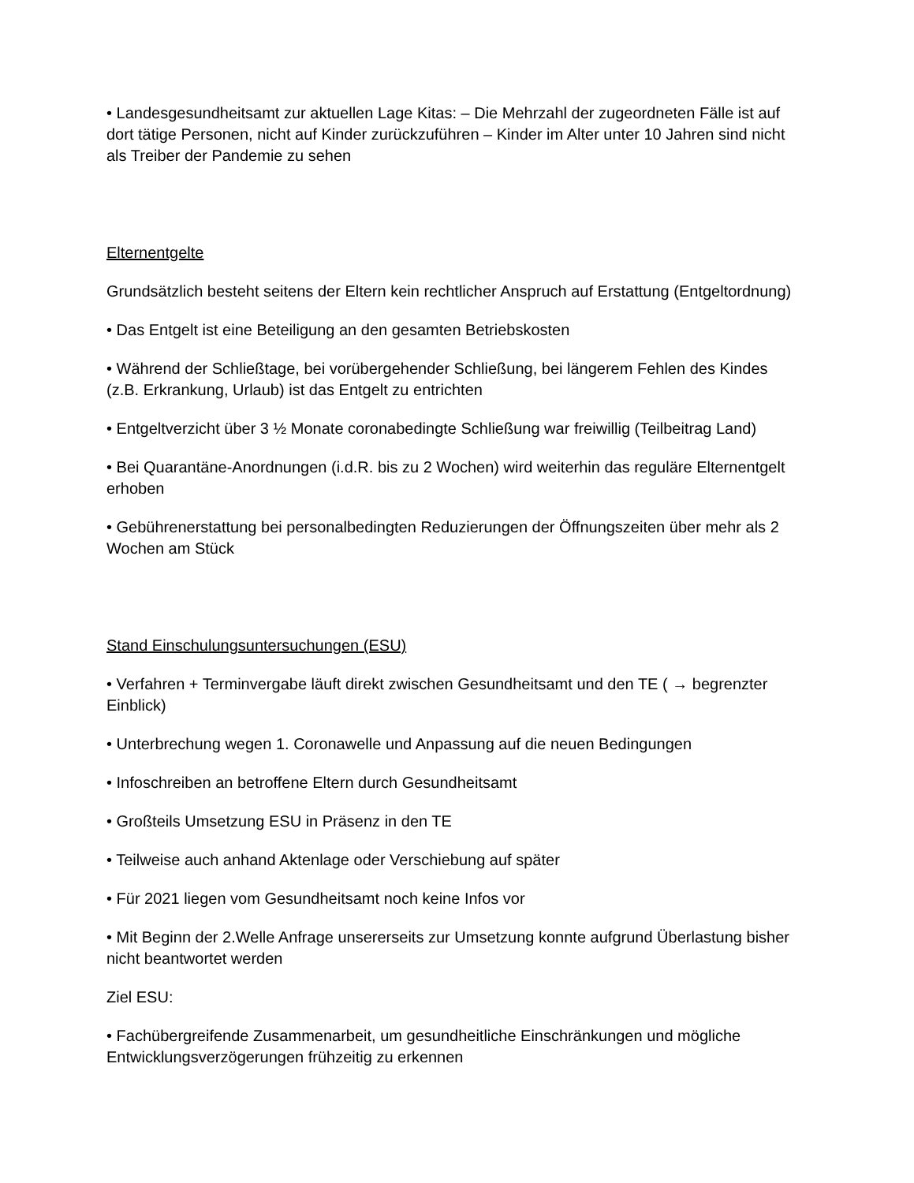• Landesgesundheitsamt zur aktuellen Lage Kitas: – Die Mehrzahl der zugeordneten Fälle ist auf dort tätige Personen, nicht auf Kinder zurückzuführen – Kinder im Alter unter 10 Jahren sind nicht als Treiber der Pandemie zu sehen
Elternentgelte
Grundsätzlich besteht seitens der Eltern kein rechtlicher Anspruch auf Erstattung (Entgeltordnung)
• Das Entgelt ist eine Beteiligung an den gesamten Betriebskosten
• Während der Schließtage, bei vorübergehender Schließung, bei längerem Fehlen des Kindes (z.B. Erkrankung, Urlaub) ist das Entgelt zu entrichten
• Entgeltverzicht über 3 ½ Monate coronabedingte Schließung war freiwillig (Teilbeitrag Land)
• Bei Quarantäne-Anordnungen (i.d.R. bis zu 2 Wochen) wird weiterhin das reguläre Elternentgelt erhoben
• Gebührenerstattung bei personalbedingten Reduzierungen der Öffnungszeiten über mehr als 2 Wochen am Stück
Stand Einschulungsuntersuchungen (ESU)
• Verfahren + Terminvergabe läuft direkt zwischen Gesundheitsamt und den TE ( → begrenzter Einblick)
• Unterbrechung wegen 1. Coronawelle und Anpassung auf die neuen Bedingungen
• Infoschreiben an betroffene Eltern durch Gesundheitsamt
• Großteils Umsetzung ESU in Präsenz in den TE
• Teilweise auch anhand Aktenlage oder Verschiebung auf später
• Für 2021 liegen vom Gesundheitsamt noch keine Infos vor
• Mit Beginn der 2.Welle Anfrage unsererseits zur Umsetzung konnte aufgrund Überlastung bisher nicht beantwortet werden
Ziel ESU:
• Fachübergreifende Zusammenarbeit, um gesundheitliche Einschränkungen und mögliche Entwicklungsverzögerungen frühzeitig zu erkennen